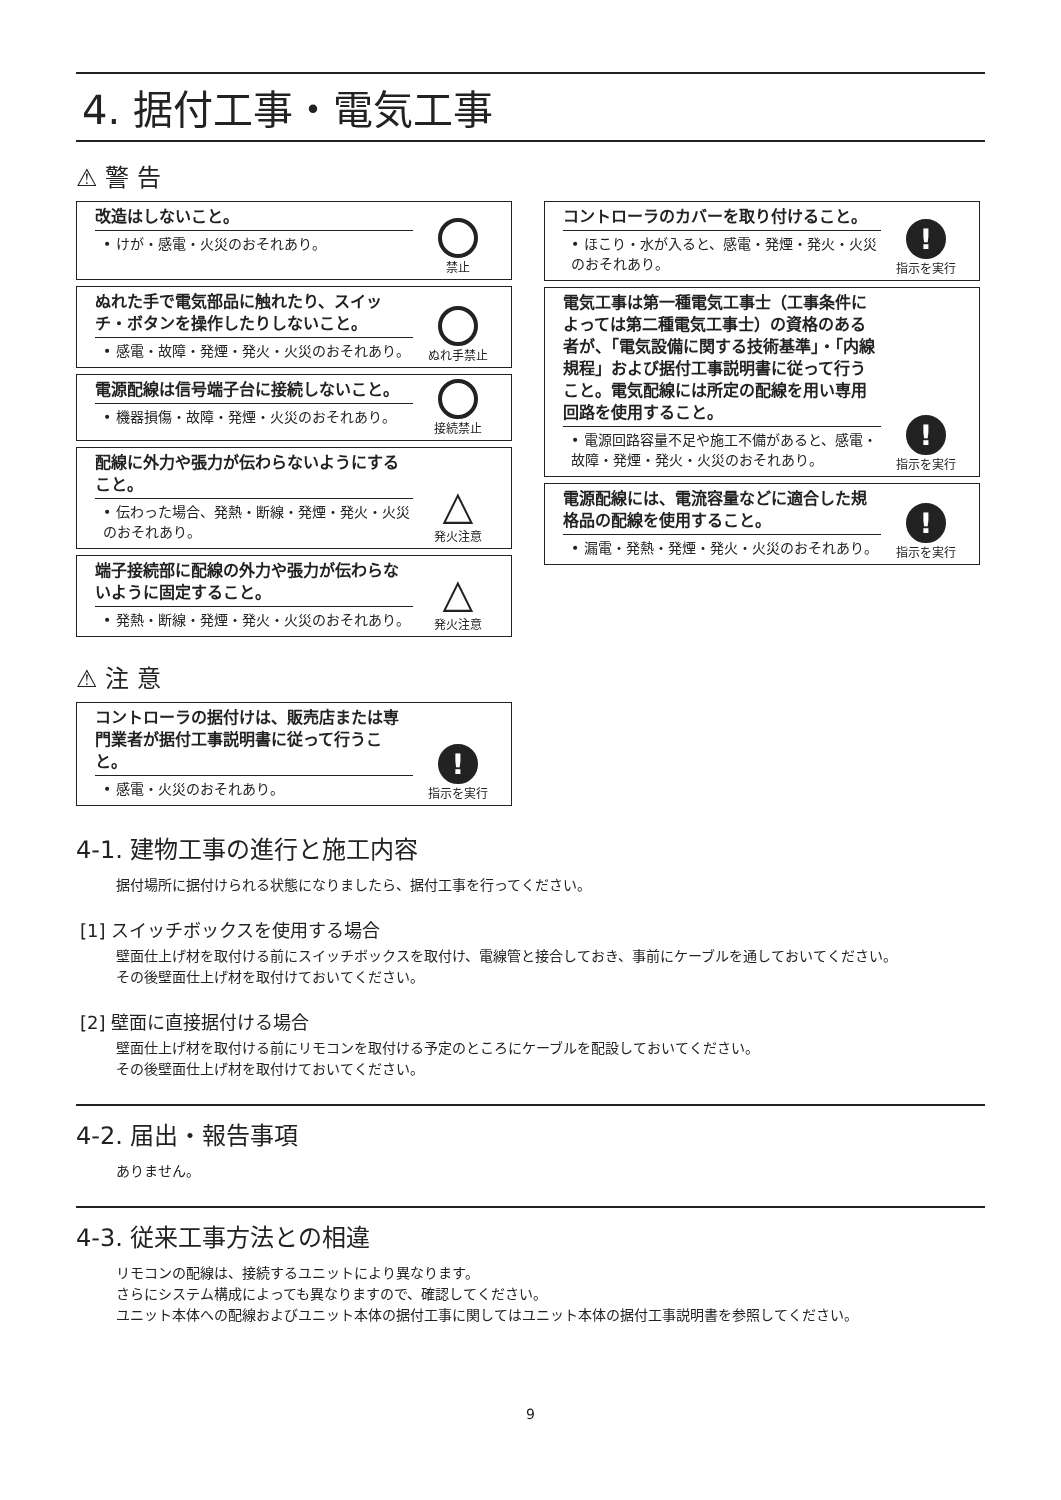4. 据付工事・電気工事
⚠ 警 告
改造はしないこと。
• けが・感電・火災のおそれあり。
禁止
ぬれた手で電気部品に触れたり、スイッチ・ボタンを操作したりしないこと。
• 感電・故障・発煙・発火・火災のおそれあり。
ぬれ手禁止
電源配線は信号端子台に接続しないこと。
• 機器損傷・故障・発煙・火災のおそれあり。
接続禁止
配線に外力や張力が伝わらないようにすること。
• 伝わった場合、発熱・断線・発煙・発火・火災のおそれあり。
△
発火注意
端子接続部に配線の外力や張力が伝わらないように固定すること。
• 発熱・断線・発煙・発火・火災のおそれあり。
△
発火注意
コントローラのカバーを取り付けること。
• ほこり・水が入ると、感電・発煙・発火・火災のおそれあり。
!
指示を実行
電気工事は第一種電気工事士（工事条件によっては第二種電気工事士）の資格のある者が、「電気設備に関する技術基準」・「内線規程」および据付工事説明書に従って行うこと。電気配線には所定の配線を用い専用回路を使用すること。
• 電源回路容量不足や施工不備があると、感電・故障・発煙・発火・火災のおそれあり。
!
指示を実行
電源配線には、電流容量などに適合した規格品の配線を使用すること。
• 漏電・発熱・発煙・発火・火災のおそれあり。
!
指示を実行
⚠ 注 意
コントローラの据付けは、販売店または専門業者が据付工事説明書に従って行うこと。
• 感電・火災のおそれあり。
!
指示を実行
4-1. 建物工事の進行と施工内容
据付場所に据付けられる状態になりましたら、据付工事を行ってください。
[1] スイッチボックスを使用する場合
壁面仕上げ材を取付ける前にスイッチボックスを取付け、電線管と接合しておき、事前にケーブルを通しておいてください。
その後壁面仕上げ材を取付けておいてください。
[2] 壁面に直接据付ける場合
壁面仕上げ材を取付ける前にリモコンを取付ける予定のところにケーブルを配設しておいてください。
その後壁面仕上げ材を取付けておいてください。
4-2. 届出・報告事項
ありません。
4-3. 従来工事方法との相違
リモコンの配線は、接続するユニットにより異なります。
さらにシステム構成によっても異なりますので、確認してください。
ユニット本体への配線およびユニット本体の据付工事に関してはユニット本体の据付工事説明書を参照してください。
9